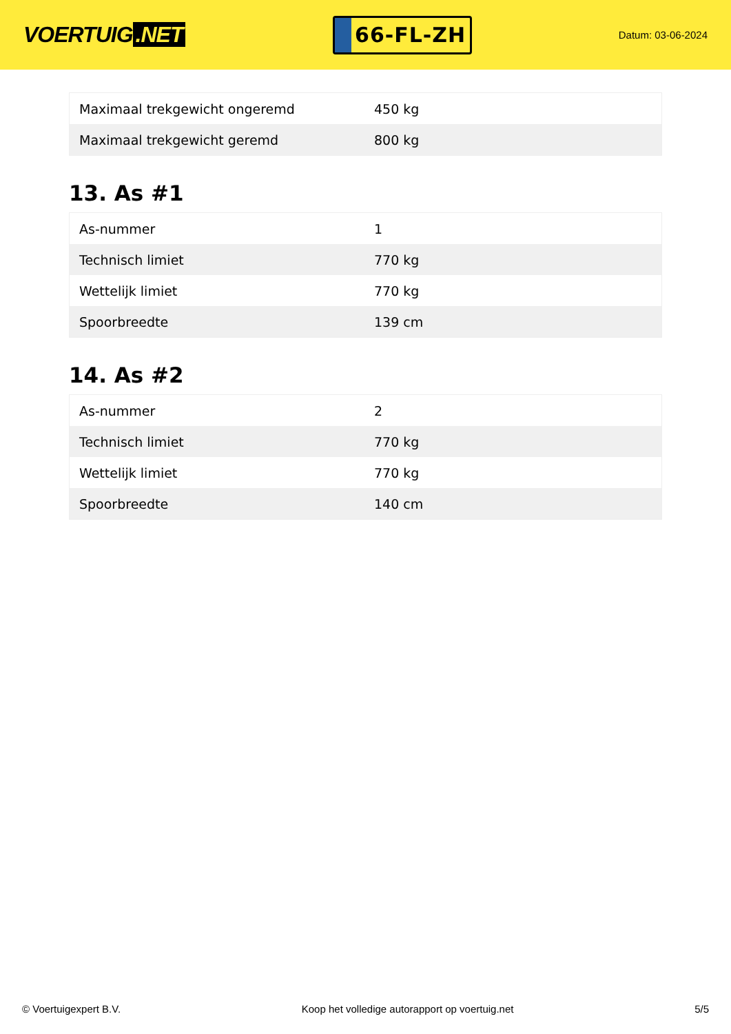VOERTUIG.NET
66-FL-ZH
Datum: 03-06-2024
| Maximaal trekgewicht ongeremd | 450 kg |
| Maximaal trekgewicht geremd | 800 kg |
13. As #1
| As-nummer | 1 |
| Technisch limiet | 770 kg |
| Wettelijk limiet | 770 kg |
| Spoorbreedte | 139 cm |
14. As #2
| As-nummer | 2 |
| Technisch limiet | 770 kg |
| Wettelijk limiet | 770 kg |
| Spoorbreedte | 140 cm |
© Voertuigexpert B.V. Koop het volledige autorapport op voertuig.net 5/5